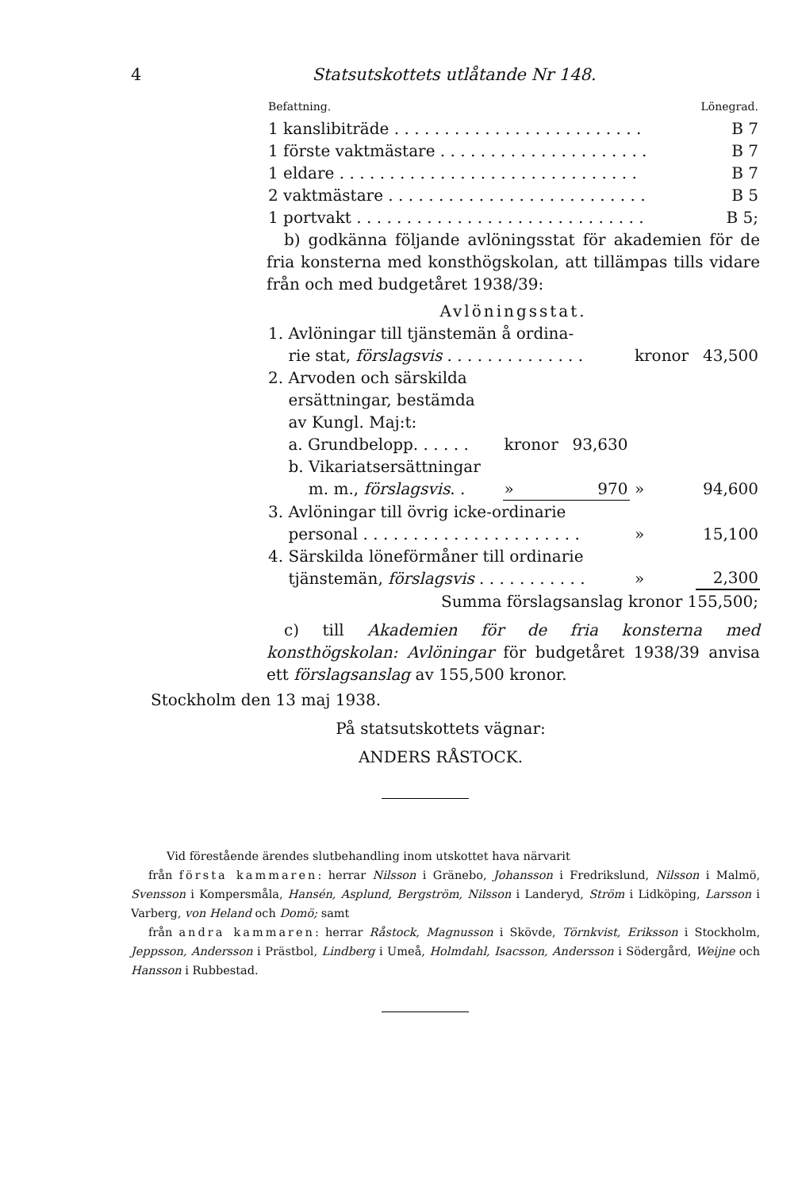4 Statsutskottets utlåtande Nr 148.
| Befattning. | Lönegrad. |
| 1 kanslibiträde . . . . . . . . . . . . . . . . . . . . . . . . . | B 7 |
| 1 förste vaktmästare . . . . . . . . . . . . . . . . . . . . . | B 7 |
| 1 eldare . . . . . . . . . . . . . . . . . . . . . . . . . . . . . . | B 7 |
| 2 vaktmästare . . . . . . . . . . . . . . . . . . . . . . . . . . | B 5 |
| 1 portvakt . . . . . . . . . . . . . . . . . . . . . . . . . . . . . | B 5; |
b) godkänna följande avlöningsstat för akademien för de fria konsterna med konsthögskolan, att tillämpas tills vidare från och med budgetåret 1938/39:
Avlöningsstat.
| 1. Avlöningar till tjänstemän å ordina- rie stat, förslagsvis . . . . . . . . . . . . . . | | | | kronor | 43,500 |
| 2. Arvoden och särskilda ersättningar, bestämda av Kungl. Maj:t: | | | | | |
| a. Grundbelopp. . . . . . | kronor | 93,630 | | | |
| b. Vikariatsersättningar m. m., förslagsvis . . | » | 970 | | » | 94,600 |
| 3. Avlöningar till övrig icke-ordinarie personal . . . . . . . . . . . . . . . . . . . . . . | | | | » | 15,100 |
| 4. Särskilda löneförmåner till ordinarie tjänstemän, förslagsvis . . . . . . . . . . . | | | | » | 2,300 |
| Summa förslagsanslag kronor 155,500; | | | | | |
c) till Akademien för de fria konsterna med konsthögskolan: Avlöningar för budgetåret 1938/39 anvisa ett förslagsanslag av 155,500 kronor.
Stockholm den 13 maj 1938.
På statsutskottets vägnar:
ANDERS RÅSTOCK.
Vid förestående ärendes slutbehandling inom utskottet hava närvarit
från första kammaren: herrar Nilsson i Gränebo, Johansson i Fredrikslund, Nilsson i Malmö, Svensson i Kompersmåla, Hansén, Asplund, Bergström, Nilsson i Landeryd, Ström i Lidköping, Larsson i Varberg, von Heland och Domö; samt
från andra kammaren: herrar Råstock, Magnusson i Skövde, Törnkvist, Eriksson i Stockholm, Jeppsson, Andersson i Prästbol, Lindberg i Umeå, Holmdahl, Isacsson, Andersson i Södergård, Weijne och Hansson i Rubbestad.